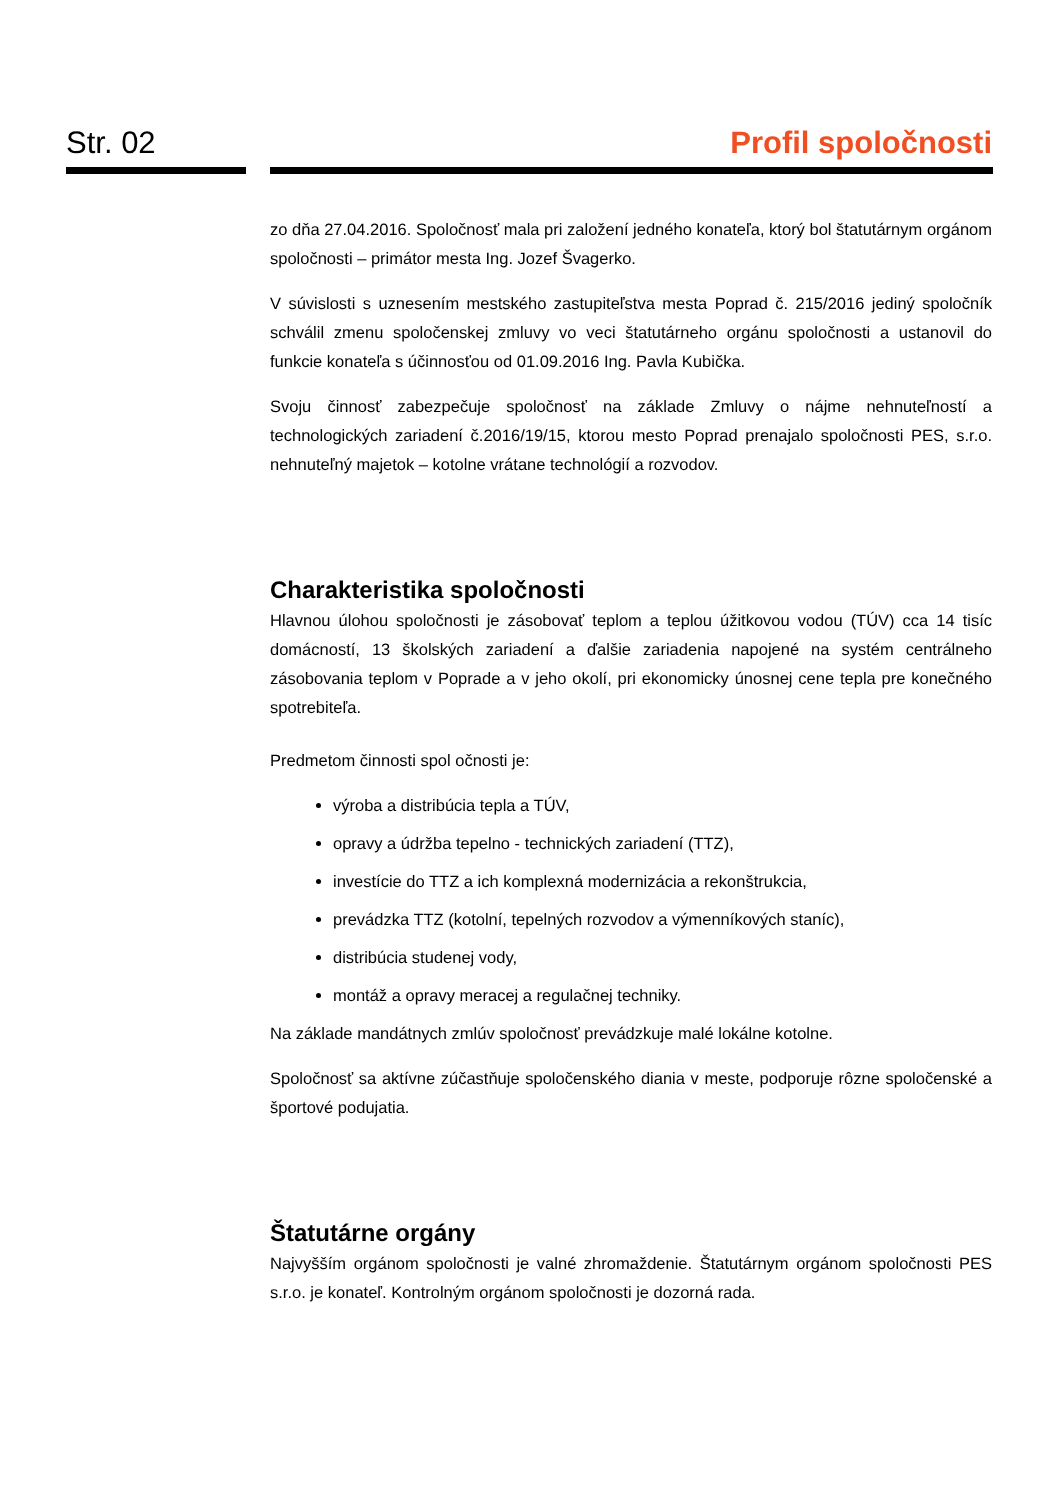Str. 02 Profil spoločnosti
zo dňa 27.04.2016. Spoločnosť mala pri založení jedného konateľa, ktorý bol štatutárnym orgánom spoločnosti – primátor mesta Ing. Jozef Švagerko.
V súvislosti s uznesením mestského zastupiteľstva mesta Poprad č. 215/2016 jediný spoločník schválil zmenu spoločenskej zmluvy vo veci štatutárneho orgánu spoločnosti a ustanovil do funkcie konateľa s účinnosťou od 01.09.2016 Ing. Pavla Kubička.
Svoju činnosť zabezpečuje spoločnosť na základe Zmluvy o nájme nehnuteľností a technologických zariadení č.2016/19/15, ktorou mesto Poprad prenajalo spoločnosti PES, s.r.o. nehnuteľný majetok – kotolne vrátane technológií a rozvodov.
Charakteristika spoločnosti
Hlavnou úlohou spoločnosti je zásobovať teplom a teplou úžitkovou vodou (TÚV) cca 14 tisíc domácností, 13 školských zariadení a ďalšie zariadenia napojené na systém centrálneho zásobovania teplom v Poprade a v jeho okolí, pri ekonomicky únosnej cene tepla pre konečného spotrebiteľa.
Predmetom činnosti spol očnosti je:
výroba a distribúcia tepla a TÚV,
opravy a údržba tepelno - technických zariadení (TTZ),
investície do TTZ a ich komplexná modernizácia a rekonštrukcia,
prevádzka TTZ (kotolní, tepelných rozvodov a výmenníkových staníc),
distribúcia studenej vody,
montáž a opravy meracej a regulačnej techniky.
Na základe mandátnych zmlúv spoločnosť prevádzkuje malé lokálne kotolne.
Spoločnosť sa aktívne zúčastňuje spoločenského diania v meste, podporuje rôzne spoločenské a športové podujatia.
Štatutárne orgány
Najvyšším orgánom spoločnosti je valné zhromaždenie. Štatutárnym orgánom spoločnosti PES s.r.o. je konateľ. Kontrolným orgánom spoločnosti je dozorná rada.